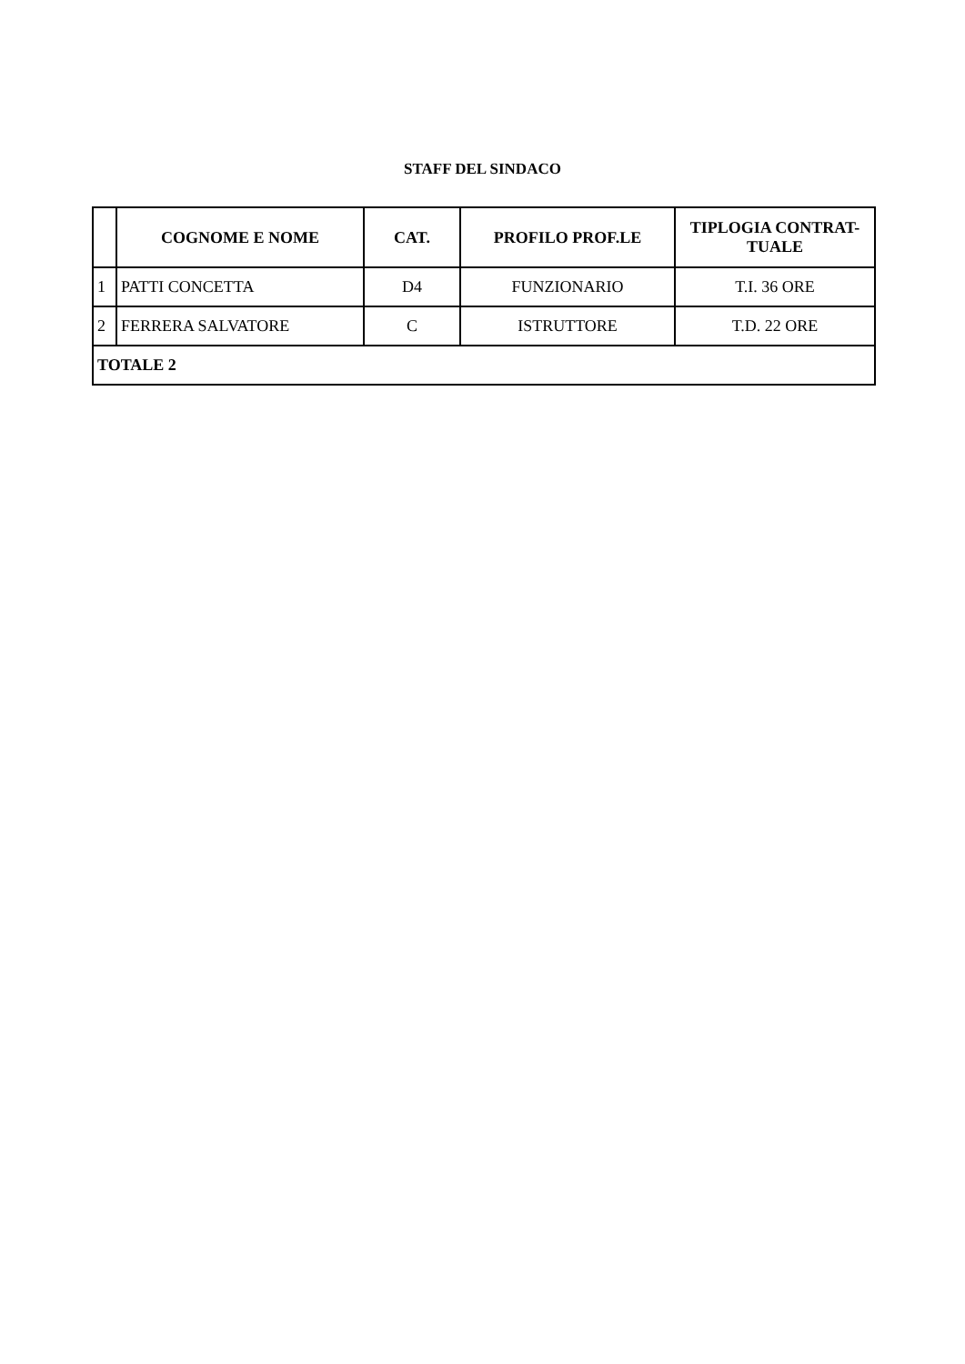STAFF DEL SINDACO
| | COGNOME E NOME | CAT. | PROFILO PROF.LE | TIPLOGIA CONTRAT- TUALE |
| --- | --- | --- | --- | --- |
| 1 | PATTI CONCETTA | D4 | FUNZIONARIO | T.I. 36 ORE |
| 2 | FERRERA SALVATORE | C | ISTRUTTORE | T.D. 22 ORE |
| TOTALE 2 | | | | |